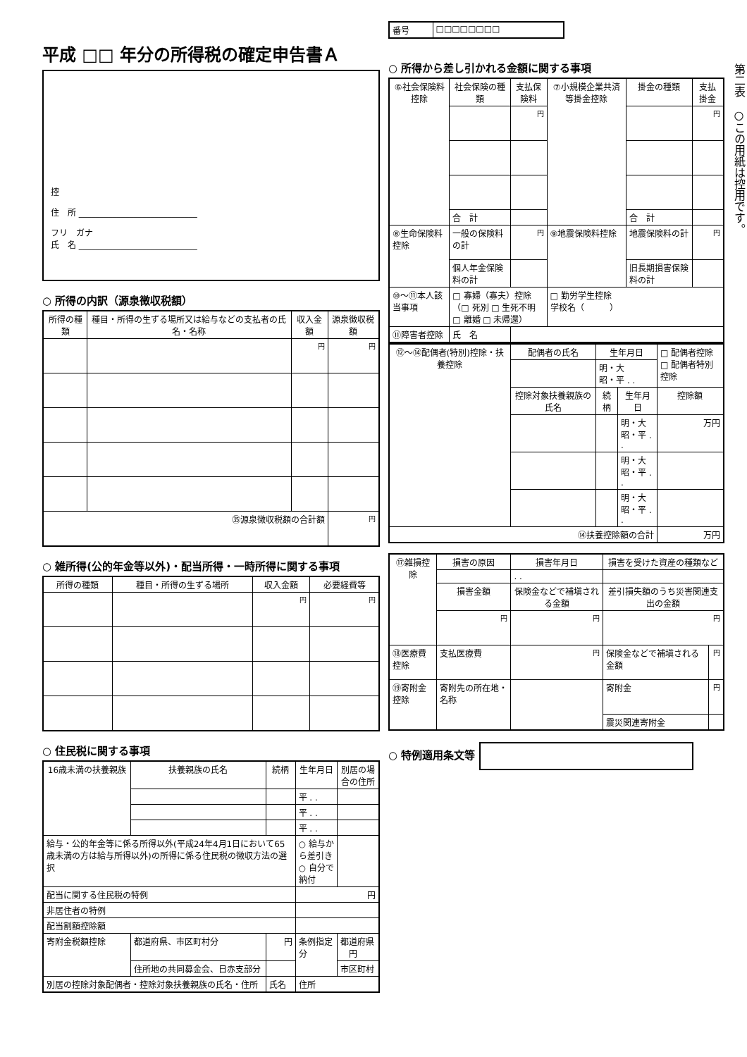平成 □□ 年分の所得税の確定申告書Ａ
控
住　所 ____________________________
フリ　ガナ
氏　名 ____________________________
○ 所得の内訳（源泉徴収税額）
| 所得の種類 | 種目・所得の生ずる場所又は給与などの支払者の氏名・名称 | 収入金額 | 源泉徴収税額 |
| --- | --- | --- | --- |
| | | 円 | 円 |
| ㉟源泉徴収税額の合計額 | | | 円 |
○ 雑所得(公的年金等以外)・配当所得・一時所得に関する事項
| 所得の種類 | 種目・所得の生ずる場所 | 収入金額 | 必要経費等 |
| --- | --- | --- | --- |
| | | 円 | 円 |
○ 住民税に関する事項
| 16歳未満の扶養親族 | 扶養親族の氏名 | 続柄 | 生年月日 | 別居の場合の住所 |
| --- | --- | --- | --- | --- |
| | | | 平 . . | |
| | | | 平 . . | |
| | | | 平 . . | |
| 給与・公的年金等に係る所得以外(平成24年4月1日において65歳未満の方は給与所得以外)の所得に係る住民税の徴収方法の選択 | | | ○ 給与から差引き ○ 自分で納付 | |
| 配当に関する住民税の特例 | | | 円 | |
| 非居住者の特例 | | | | |
| 配当割額控除額 | | | | |
| 寄附金税額控除 | 都道府県、市区町村分 | 円 | 条例指定分 | 都道府県 円 |
| | 住所地の共同募金会、日赤支部分 | | | 市区町村 |
| 別居の控除対象配偶者・控除対象扶養親族の氏名・住所 | | 氏名 | 住所 | |
| 番号 | □□□□□□□□ |
○ 所得から差し引かれる金額に関する事項
| ⑥社会保険料控除 | 社会保険の種類 | 支払保険料 | ⑦小規模企業共済等掛金控除 | 掛金の種類 | 支払掛金 |
| --- | --- | --- | --- | --- | --- |
| | | 円 | | | 円 |
| | 合 計 | | | 合 計 | |
| ⑧生命保険料控除 | 一般の保険料の計 | 円 | ⑨地震保険料控除 | 地震保険料の計 | 円 |
| | 個人年金保険料の計 | | | 旧長期損害保険料の計 | |
| ⑩〜⑪本人該当事項 | □ 寡婦（寡夫）控除 （□ 死別 □ 生死不明 □ 離婚 □ 未帰還） | | □ 勤労学生控除 学校名（ ） | | |
| ⑪障害者控除 | 氏 名 | | | | |
| ⑫〜⑭配偶者(特別)控除・扶養控除 | 配偶者の氏名 | 生年月日 | | □ 配偶者控除 □ 配偶者特別控除 |
| | | 明・大 昭・平 . . | | |
| | 控除対象扶養親族の氏名 | 続柄 | 生年月日 | 控除額 |
| | | | 明・大 昭・平 . . | 万円 |
| | | | 明・大 昭・平 . . | |
| | | | 明・大 昭・平 . . | |
| ⑭扶養控除額の合計 | | | | 万円 |
| ⑰雑損控除 | 損害の原因 | 損害年月日 | 損害を受けた資産の種類など | |
| --- | --- | --- | --- | --- |
| | | . . | | |
| | 損害金額 | 保険金などで補塡される金額 | 差引損失額のうち災害関連支出の金額 | |
| | 円 | 円 | 円 | |
| ⑱医療費控除 | 支払医療費 | 円 | 保険金などで補塡される金額 | 円 |
| ⑲寄附金控除 | 寄附先の所在地・名称 | | 寄附金 | 円 |
| | | | 震災関連寄附金 | |
○ 特例適用条文等
第二表　○この用紙は控用です。